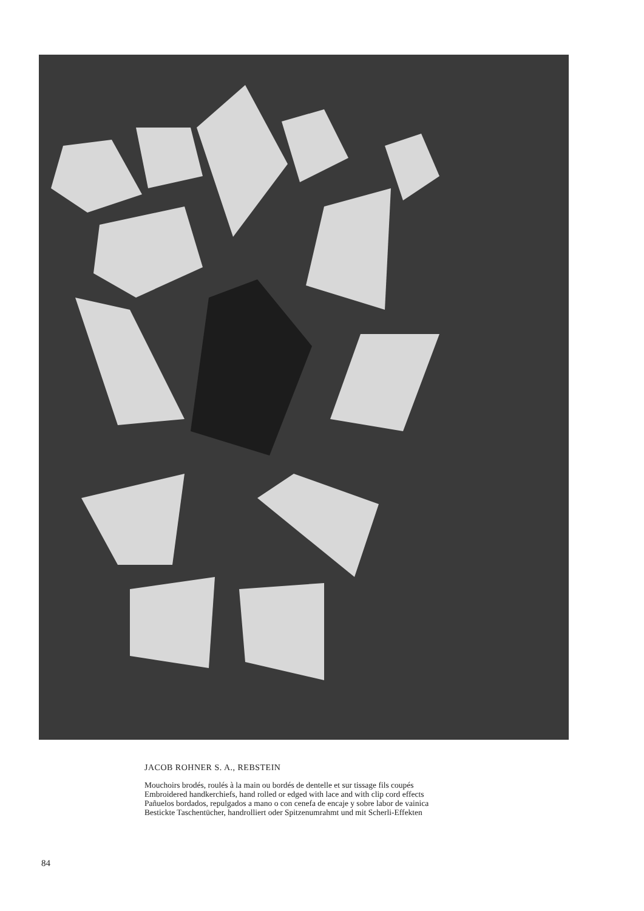JACOB ROHNER S. A., REBSTEIN
Mouchoirs brodés, roulés à la main ou bordés de dentelle et sur tissage fils coupés
Embroidered handkerchiefs, hand rolled or edged with lace and with clip cord effects
Pañuelos bordados, repulgados a mano o con cenefa de encaje y sobre labor de vainica
Bestickte Taschentücher, handrolliert oder Spitzenumrahmt und mit Scherli-Effekten
84